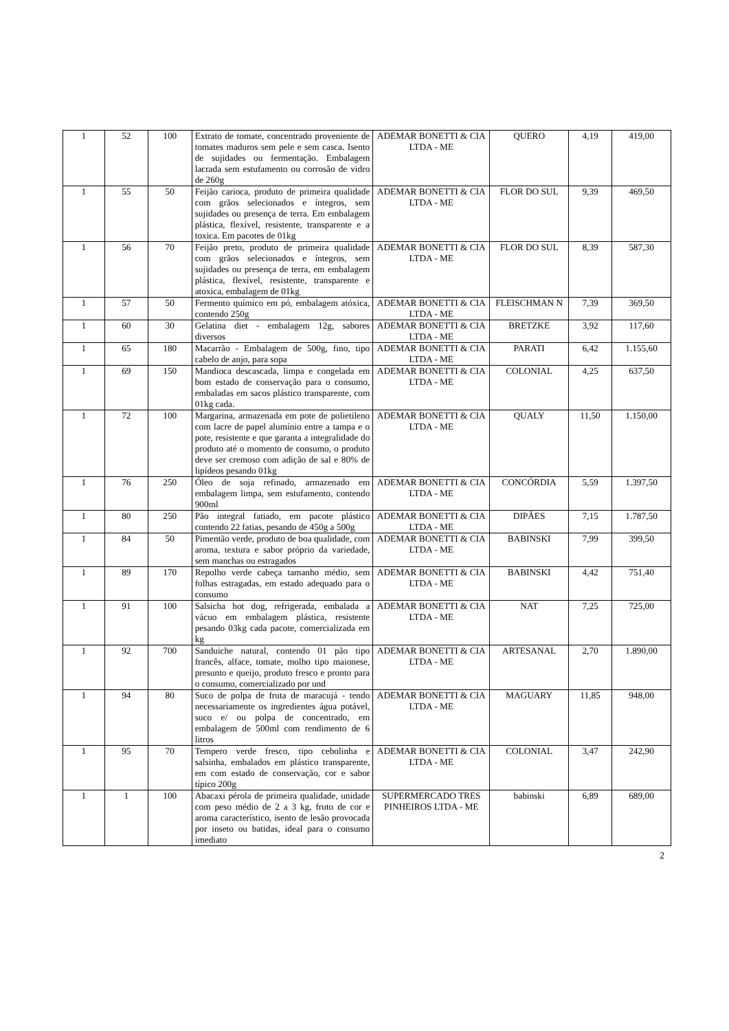| 1 | 52 | 100 | Extrato de tomate, concentrado proveniente de tomates maduros sem pele e sem casca. Isento de sujidades ou fermentação. Embalagem lacrada sem estufamento ou corrosão de vidro de 260g | ADEMAR BONETTI & CIA LTDA - ME | QUERO | 4,19 | 419,00 |
| 1 | 55 | 50 | Feijão carioca, produto de primeira qualidade com grãos selecionados e íntegros, sem sujidades ou presença de terra. Em embalagem plástica, flexível, resistente, transparente e a toxica. Em pacotes de 01kg | ADEMAR BONETTI & CIA LTDA - ME | FLOR DO SUL | 9,39 | 469,50 |
| 1 | 56 | 70 | Feijão preto, produto de primeira qualidade com grãos selecionados e íntegros, sem sujidades ou presença de terra, em embalagem plástica, flexível, resistente, transparente e atoxica, embalagem de 01kg | ADEMAR BONETTI & CIA LTDA - ME | FLOR DO SUL | 8,39 | 587,30 |
| 1 | 57 | 50 | Fermento químico em pó, embalagem atóxica, contendo 250g | ADEMAR BONETTI & CIA LTDA - ME | FLEISCHMAN N | 7,39 | 369,50 |
| 1 | 60 | 30 | Gelatina diet - embalagem 12g, sabores diversos | ADEMAR BONETTI & CIA LTDA - ME | BRETZKE | 3,92 | 117,60 |
| 1 | 65 | 180 | Macarrão - Embalagem de 500g, fino, tipo cabelo de anjo, para sopa | ADEMAR BONETTI & CIA LTDA - ME | PARATI | 6,42 | 1.155,60 |
| 1 | 69 | 150 | Mandioca descascada, limpa e congelada em bom estado de conservação para o consumo, embaladas em sacos plástico transparente, com 01kg cada. | ADEMAR BONETTI & CIA LTDA - ME | COLONIAL | 4,25 | 637,50 |
| 1 | 72 | 100 | Margarina, armazenada em pote de polietileno com lacre de papel alumínio entre a tampa e o pote, resistente e que garanta a integralidade do produto até o momento de consumo, o produto deve ser cremoso com adição de sal e 80% de lipídeos pesando 01kg | ADEMAR BONETTI & CIA LTDA - ME | QUALY | 11,50 | 1.150,00 |
| 1 | 76 | 250 | Óleo de soja refinado, armazenado em embalagem limpa, sem estufamento, contendo 900ml | ADEMAR BONETTI & CIA LTDA - ME | CONCÓRDIA | 5,59 | 1.397,50 |
| 1 | 80 | 250 | Pão integral fatiado, em pacote plástico contendo 22 fatias, pesando de 450g a 500g | ADEMAR BONETTI & CIA LTDA - ME | DIPÃES | 7,15 | 1.787,50 |
| 1 | 84 | 50 | Pimentão verde, produto de boa qualidade, com aroma, textura e sabor próprio da variedade, sem manchas ou estragados | ADEMAR BONETTI & CIA LTDA - ME | BABINSKI | 7,99 | 399,50 |
| 1 | 89 | 170 | Repolho verde cabeça tamanho médio, sem folhas estragadas, em estado adequado para o consumo | ADEMAR BONETTI & CIA LTDA - ME | BABINSKI | 4,42 | 751,40 |
| 1 | 91 | 100 | Salsicha hot dog, refrigerada, embalada a vácuo em embalagem plástica, resistente pesando 03kg cada pacote, comercializada em kg | ADEMAR BONETTI & CIA LTDA - ME | NAT | 7,25 | 725,00 |
| 1 | 92 | 700 | Sanduiche natural, contendo 01 pão tipo francês, alface, tomate, molho tipo maionese, presunto e queijo, produto fresco e pronto para o consumo, comercializado por und | ADEMAR BONETTI & CIA LTDA - ME | ARTESANAL | 2,70 | 1.890,00 |
| 1 | 94 | 80 | Suco de polpa de fruta de maracujá - tendo necessariamente os ingredientes água potável, suco e/ ou polpa de concentrado, em embalagem de 500ml com rendimento de 6 litros | ADEMAR BONETTI & CIA LTDA - ME | MAGUARY | 11,85 | 948,00 |
| 1 | 95 | 70 | Tempero verde fresco, tipo cebolinha e salsinha, embalados em plástico transparente, em com estado de conservação, cor e sabor típico 200g | ADEMAR BONETTI & CIA LTDA - ME | COLONIAL | 3,47 | 242,90 |
| 1 | 1 | 100 | Abacaxi pérola de primeira qualidade, unidade com peso médio de 2 a 3 kg, fruto de cor e aroma característico, isento de lesão provocada por inseto ou batidas, ideal para o consumo imediato | SUPERMERCADO TRES PINHEIROS LTDA - ME | babinski | 6,89 | 689,00 |
2